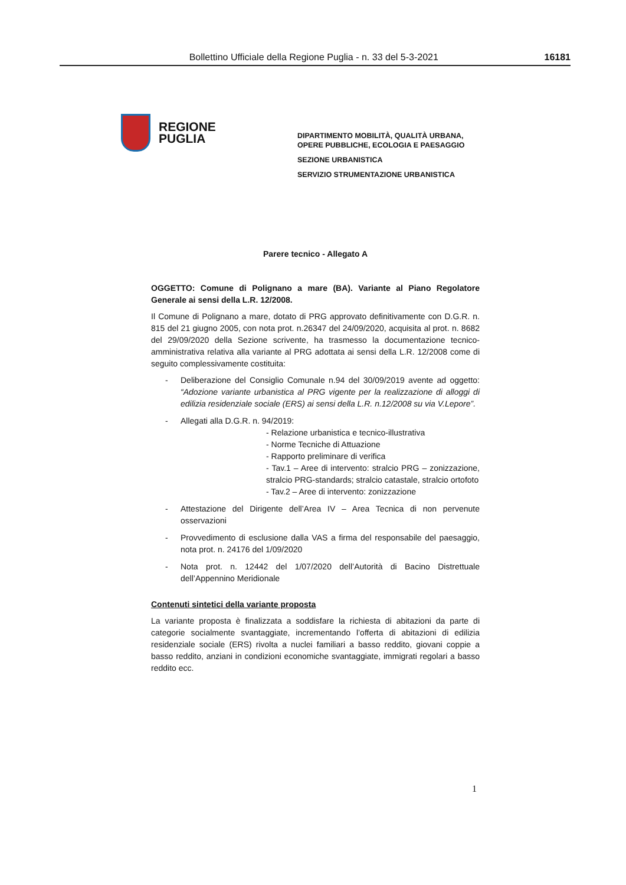Bollettino Ufficiale della Regione Puglia - n. 33 del 5-3-2021 16181
REGIONE
PUGLIA
DIPARTIMENTO MOBILITÀ, QUALITÀ URBANA,
OPERE PUBBLICHE, ECOLOGIA E PAESAGGIO
SEZIONE URBANISTICA
SERVIZIO STRUMENTAZIONE URBANISTICA
Parere tecnico - Allegato A
OGGETTO: Comune di Polignano a mare (BA). Variante al Piano Regolatore Generale ai sensi della L.R. 12/2008.
Il Comune di Polignano a mare, dotato di PRG approvato definitivamente con D.G.R. n. 815 del 21 giugno 2005, con nota prot. n.26347 del 24/09/2020, acquisita al prot. n. 8682 del 29/09/2020 della Sezione scrivente, ha trasmesso la documentazione tecnico-amministrativa relativa alla variante al PRG adottata ai sensi della L.R. 12/2008 come di seguito complessivamente costituita:
- Deliberazione del Consiglio Comunale n.94 del 30/09/2019 avente ad oggetto: “Adozione variante urbanistica al PRG vigente per la realizzazione di alloggi di edilizia residenziale sociale (ERS) ai sensi della L.R. n.12/2008 su via V.Lepore”.
- Allegati alla D.G.R. n. 94/2019:
- Relazione urbanistica e tecnico-illustrativa
- Norme Tecniche di Attuazione
- Rapporto preliminare di verifica
- Tav.1 – Aree di intervento: stralcio PRG – zonizzazione, stralcio PRG-standards; stralcio catastale, stralcio ortofoto
- Tav.2 – Aree di intervento: zonizzazione
- Attestazione del Dirigente dell’Area IV – Area Tecnica di non pervenute osservazioni
- Provvedimento di esclusione dalla VAS a firma del responsabile del paesaggio, nota prot. n. 24176 del 1/09/2020
- Nota prot. n. 12442 del 1/07/2020 dell’Autorità di Bacino Distrettuale dell’Appennino Meridionale
Contenuti sintetici della variante proposta
La variante proposta è finalizzata a soddisfare la richiesta di abitazioni da parte di categorie socialmente svantaggiate, incrementando l’offerta di abitazioni di edilizia residenziale sociale (ERS) rivolta a nuclei familiari a basso reddito, giovani coppie a basso reddito, anziani in condizioni economiche svantaggiate, immigrati regolari a basso reddito ecc.
1